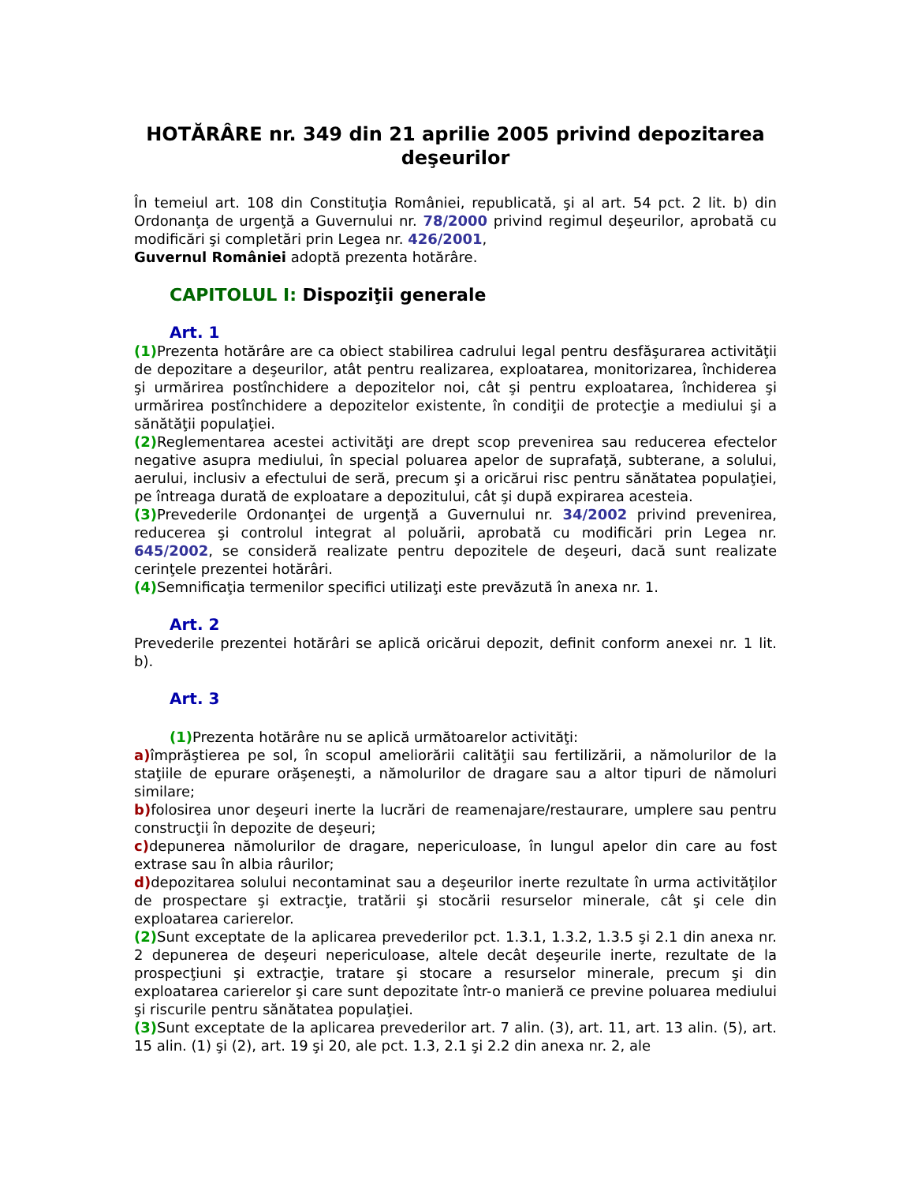HOTĂRÂRE nr. 349 din 21 aprilie 2005 privind depozitarea deşeurilor
În temeiul art. 108 din Constituţia României, republicată, şi al art. 54 pct. 2 lit. b) din Ordonanţa de urgenţă a Guvernului nr. 78/2000 privind regimul deşeurilor, aprobată cu modificări şi completări prin Legea nr. 426/2001,
Guvernul României adoptă prezenta hotărâre.
CAPITOLUL I: Dispoziţii generale
Art. 1
(1) Prezenta hotărâre are ca obiect stabilirea cadrului legal pentru desfăşurarea activităţii de depozitare a deşeurilor, atât pentru realizarea, exploatarea, monitorizarea, închiderea şi urmărirea postînchidere a depozitelor noi, cât şi pentru exploatarea, închiderea şi urmărirea postînchidere a depozitelor existente, în condiţii de protecţie a mediului şi a sănătăţii populaţiei.
(2) Reglementarea acestei activităţi are drept scop prevenirea sau reducerea efectelor negative asupra mediului, în special poluarea apelor de suprafaţă, subterane, a solului, aerului, inclusiv a efectului de seră, precum şi a oricărui risc pentru sănătatea populaţiei, pe întreaga durată de exploatare a depozitului, cât şi după expirarea acesteia.
(3) Prevederile Ordonanţei de urgenţă a Guvernului nr. 34/2002 privind prevenirea, reducerea şi controlul integrat al poluării, aprobată cu modificări prin Legea nr. 645/2002, se consideră realizate pentru depozitele de deşeuri, dacă sunt realizate cerinţele prezentei hotărâri.
(4) Semnificaţia termenilor specifici utilizaţi este prevăzută în anexa nr. 1.
Art. 2
Prevederile prezentei hotărâri se aplică oricărui depozit, definit conform anexei nr. 1 lit. b).
Art. 3
(1) Prezenta hotărâre nu se aplică următoarelor activităţi:
a) împrăştierea pe sol, în scopul ameliorării calităţii sau fertilizării, a nămolurilor de la staţiile de epurare orăşeneşti, a nămolurilor de dragare sau a altor tipuri de nămoluri similare;
b) folosirea unor deşeuri inerte la lucrări de reamenajare/restaurare, umplere sau pentru construcţii în depozite de deşeuri;
c) depunerea nămolurilor de dragare, nepericuloase, în lungul apelor din care au fost extrase sau în albia râurilor;
d) depozitarea solului necontaminat sau a deşeurilor inerte rezultate în urma activităţilor de prospectare şi extracţie, tratării şi stocării resurselor minerale, cât şi cele din exploatarea carierelor.
(2) Sunt exceptate de la aplicarea prevederilor pct. 1.3.1, 1.3.2, 1.3.5 şi 2.1 din anexa nr. 2 depunerea de deşeuri nepericuloase, altele decât deşeurile inerte, rezultate de la prospecţiuni şi extracţie, tratare şi stocare a resurselor minerale, precum şi din exploatarea carierelor şi care sunt depozitate într-o manieră ce previne poluarea mediului şi riscurile pentru sănătatea populaţiei.
(3) Sunt exceptate de la aplicarea prevederilor art. 7 alin. (3), art. 11, art. 13 alin. (5), art. 15 alin. (1) şi (2), art. 19 şi 20, ale pct. 1.3, 2.1 şi 2.2 din anexa nr. 2, ale